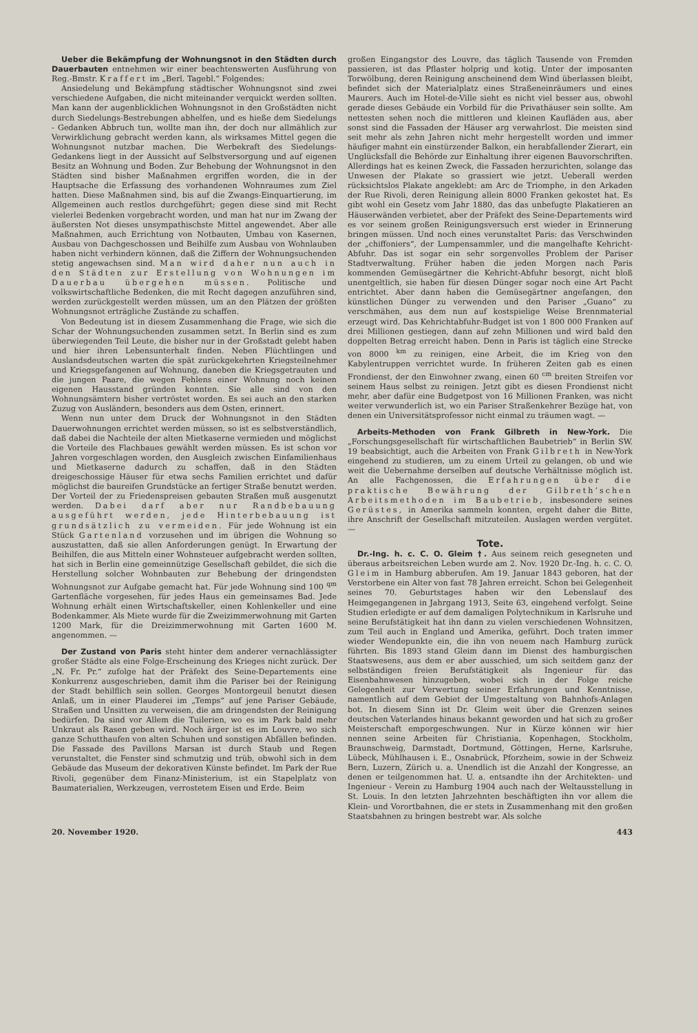Ueber die Bekämpfung der Wohnungsnot in den Städten durch Dauerbauten entnehmen wir einer beachtenswerten Ausführung von Reg.-Bmstr. Kraffert im „Berl. Tagebl.“ Folgendes:
Ansiedelung und Bekämpfung städtischer Wohnungsnot sind zwei verschiedene Aufgaben, die nicht miteinander verquickt werden sollten. Man kann der augenblicklichen Wohnungsnot in den Großstädten nicht durch Siedelungs-Bestrebungen abhelfen, und es hieße dem Siedelungs - Gedanken Abbruch tun, wollte man ihn, der doch nur allmählich zur Verwirklichung gebracht werden kann, als wirksames Mittel gegen die Wohnungsnot nutzbar machen. Die Werbekraft des Siedelungs-Gedankens liegt in der Aussicht auf Selbstversorgung und auf eigenen Besitz an Wohnung und Boden. Zur Behebung der Wohnungsnot in den Städten sind bisher Maßnahmen ergriffen worden, die in der Hauptsache die Erfassung des vorhandenen Wohnraumes zum Ziel hatten. Diese Maßnahmen sind, bis auf die Zwangs-Einquartierung, im Allgemeinen auch restlos durchgeführt; gegen diese sind mit Recht vielerlei Bedenken vorgebracht worden, und man hat nur im Zwang der äußersten Not dieses unsympathischste Mittel angewendet. Aber alle Maßnahmen, auch Errichtung von Notbauten, Umbau von Kasernen, Ausbau von Dachgeschossen und Beihilfe zum Ausbau von Wohnlauben haben nicht verhindern können, daß die Ziffern der Wohnungsuchenden stetig angewachsen sind. Man wird daher nun auch in den Städten zur Erstellung von Wohnungen im Dauerbau übergehen müssen. Politische und volkswirtschaftliche Bedenken, die mit Recht dagegen anzuführen sind, werden zurückgestellt werden müssen, um an den Plätzen der größten Wohnungsnot erträgliche Zustände zu schaffen.
Von Bedeutung ist in diesem Zusammenhang die Frage, wie sich die Schar der Wohnungsuchenden zusammen setzt. In Berlin sind es zum überwiegenden Teil Leute, die bisher nur in der Großstadt gelebt haben und hier ihren Lebensunterhalt finden. Neben Flüchtlingen und Auslandsdeutschen warten die spät zurückgekehrten Kriegsteilnehmer und Kriegsgefangenen auf Wohnung, daneben die Kriegsgetrauten und die jungen Paare, die wegen Fehlens einer Wohnung noch keinen eigenen Hausstand gründen konnten. Sie alle sind von den Wohnungsämtern bisher vertröstet worden. Es sei auch an den starken Zuzug von Ausländern, besonders aus dem Osten, erinnert.
Wenn nun unter dem Druck der Wohnungsnot in den Städten Dauerwohnungen errichtet werden müssen, so ist es selbstverständlich, daß dabei die Nachteile der alten Mietkaserne vermieden und möglichst die Vorteile des Flachbaues gewählt werden müssen. Es ist schon vor Jahren vorgeschlagen worden, den Ausgleich zwischen Einfamilienhaus und Mietkaserne dadurch zu schaffen, daß in den Städten dreigeschossige Häuser für etwa sechs Familien errichtet und dafür möglichst die baureifen Grundstücke an fertiger Straße benutzt werden. Der Vorteil der zu Friedenspreisen gebauten Straßen muß ausgenutzt werden. Dabei darf aber nur Randbebauung ausgeführt werden, jede Hinterbebauung ist grundsätzlich zu vermeiden. Für jede Wohnung ist ein Stück Gartenland vorzusehen und im übrigen die Wohnung so auszustatten, daß sie allen Anforderungen genügt. In Erwartung der Beihilfen, die aus Mitteln einer Wohnsteuer aufgebracht werden sollten, hat sich in Berlin eine gemeinnützige Gesellschaft gebildet, die sich die Herstellung solcher Wohnbauten zur Behebung der dringendsten Wohnungsnot zur Aufgabe gemacht hat. Für jede Wohnung sind 100 <sup>qm</sup> Gartenfläche vorgesehen, für jedes Haus ein gemeinsames Bad. Jede Wohnung erhält einen Wirtschaftskeller, einen Kohlenkeller und eine Bodenkammer. Als Miete wurde für die Zweizimmerwohnung mit Garten 1200 Mark, für die Dreizimmerwohnung mit Garten 1600 M. angenommen. —
Der Zustand von Paris steht hinter dem anderer vernachlässigter großer Städte als eine Folge-Erscheinung des Krieges nicht zurück. Der „N. Fr. Pr.“ zufolge hat der Präfekt des Seine-Departements eine Konkurrenz ausgeschrieben, damit ihm die Pariser bei der Reinigung der Stadt behilflich sein sollen. Georges Montorgeuil benutzt diesen Anlaß, um in einer Plauderei im „Temps“ auf jene Pariser Gebäude, Straßen und Unsitten zu verweisen, die am dringendsten der Reinigung bedürfen. Da sind vor Allem die Tuilerien, wo es im Park bald mehr Unkraut als Rasen geben wird. Noch ärger ist es im Louvre, wo sich ganze Schutthaufen von alten Schuhen und sonstigen Abfällen befinden. Die Fassade des Pavillons Marsan ist durch Staub und Regen verunstaltet, die Fenster sind schmutzig und trüb, obwohl sich in dem Gebäude das Museum der dekorativen Künste befindet. Im Park der Rue Rivoli, gegenüber dem Finanz-Ministerium, ist ein Stapelplatz von Baumaterialien, Werkzeugen, verrostetem Eisen und Erde. Beim
großen Eingangstor des Louvre, das täglich Tausende von Fremden passieren, ist das Pflaster holprig und kotig. Unter der imposanten Torwölbung, deren Reinigung anscheinend dem Wind überlassen bleibt, befindet sich der Materialplatz eines Straßeneinräumers und eines Maurers. Auch im Hotel-de-Ville sieht es nicht viel besser aus, obwohl gerade dieses Gebäude ein Vorbild für die Privathäuser sein sollte. Am nettesten sehen noch die mittleren und kleinen Kaufläden aus, aber sonst sind die Fassaden der Häuser arg verwahrlost. Die meisten sind seit mehr als zehn Jahren nicht mehr hergestellt worden und immer häufiger mahnt ein einstürzender Balkon, ein herabfallender Zierart, ein Unglücksfall die Behörde zur Einhaltung ihrer eigenen Bauvorschriften. Allerdings hat es keinen Zweck, die Fassaden herzurichten, solange das Unwesen der Plakate so grassiert wie jetzt. Ueberall werden rücksichtslos Plakate angeklebt: am Arc de Triomphe, in den Arkaden der Rue Rivoli, deren Reinigung allein 8000 Franken gekostet hat. Es gibt wohl ein Gesetz vom Jahr 1880, das das unbefugte Plakatieren an Häuserwänden verbietet, aber der Präfekt des Seine-Departements wird es vor seinem großen Reinigungsversuch erst wieder in Erinnerung bringen müssen. Und noch eines verunstaltet Paris: das Verschwinden der „chiffoniers“, der Lumpensammler, und die mangelhafte Kehricht-Abfuhr. Das ist sogar ein sehr sorgenvolles Problem der Pariser Stadtverwaltung. Früher haben die jeden Morgen nach Paris kommenden Gemüsegärtner die Kehricht-Abfuhr besorgt, nicht bloß unentgeltlich, sie haben für diesen Dünger sogar noch eine Art Pacht entrichtet. Aber dann haben die Gemüsegärtner angefangen, den künstlichen Dünger zu verwenden und den Pariser „Guano“ zu verschmähen, aus dem nun auf kostspielige Weise Brennmaterial erzeugt wird. Das Kehrichtabfuhr-Budget ist von 1 800 000 Franken auf drei Millionen gestiegen, dann auf zehn Millionen und wird bald den doppelten Betrag erreicht haben. Denn in Paris ist täglich eine Strecke von 8000 <sup>km</sup> zu reinigen, eine Arbeit, die im Krieg von den Kabylentruppen verrichtet wurde. In früheren Zeiten gab es einen Frondienst, der den Einwohner zwang, einen 60 <sup>cm</sup> breiten Streifen vor seinem Haus selbst zu reinigen. Jetzt gibt es diesen Frondienst nicht mehr, aber dafür eine Budgetpost von 16 Millionen Franken, was nicht weiter verwunderlich ist, wo ein Pariser Straßenkehrer Bezüge hat, von denen ein Universitätsprofessor nicht einmal zu träumen wagt. —
Arbeits-Methoden von Frank Gilbreth in New-York. Die „Forschungsgesellschaft für wirtschaftlichen Baubetrieb“ in Berlin SW. 19 beabsichtigt, auch die Arbeiten von Frank Gilbreth in New-York eingehend zu studieren, um zu einem Urteil zu gelangen, ob und wie weit die Uebernahme derselben auf deutsche Verhältnisse möglich ist. An alle Fachgenossen, die Erfahrungen über die praktische Bewährung der Gilbreth’schen Arbeitsmethoden im Baubetrieb, insbesondere seines Gerüstes, in Amerika sammeln konnten, ergeht daher die Bitte, ihre Anschrift der Gesellschaft mitzuteilen. Auslagen werden vergütet. —
Tote.
Dr.-Ing. h. c. C. O. Gleim †. Aus seinem reich gesegneten und überaus arbeitsreichen Leben wurde am 2. Nov. 1920 Dr.-Ing. h. c. C. O. Gleim in Hamburg abberufen. Am 19. Januar 1843 geboren, hat der Verstorbene ein Alter von fast 78 Jahren erreicht. Schon bei Gelegenheit seines 70. Geburtstages haben wir den Lebenslauf des Heimgegangenen in Jahrgang 1913, Seite 63, eingehend verfolgt. Seine Studien erledigte er auf dem damaligen Polytechnikum in Karlsruhe und seine Berufstätigkeit hat ihn dann zu vielen verschiedenen Wohnsitzen, zum Teil auch in England und Amerika, geführt. Doch traten immer wieder Wendepunkte ein, die ihn von neuem nach Hamburg zurück führten. Bis 1893 stand Gleim dann im Dienst des hamburgischen Staatswesens, aus dem er aber ausschied, um sich seitdem ganz der selbständigen freien Berufstätigkeit als Ingenieur für das Eisenbahnwesen hinzugeben, wobei sich in der Folge reiche Gelegenheit zur Verwertung seiner Erfahrungen und Kenntnisse, namentlich auf dem Gebiet der Umgestaltung von Bahnhofs-Anlagen bot. In diesem Sinn ist Dr. Gleim weit über die Grenzen seines deutschen Vaterlandes hinaus bekannt geworden und hat sich zu großer Meisterschaft emporgeschwungen. Nur in Kürze können wir hier nennen seine Arbeiten für Christiania, Kopenhagen, Stockholm, Braunschweig, Darmstadt, Dortmund, Göttingen, Herne, Karlsruhe, Lübeck, Mühlhausen i. E., Osnabrück, Pforzheim, sowie in der Schweiz Bern, Luzern, Zürich u. a. Unendlich ist die Anzahl der Kongresse, an denen er teilgenommen hat. U. a. entsandte ihn der Architekten- und Ingenieur - Verein zu Hamburg 1904 auch nach der Weltausstellung in St. Louis. In den letzten Jahrzehnten beschäftigten ihn vor allem die Klein- und Vorortbahnen, die er stets in Zusammenhang mit den großen Staatsbahnen zu bringen bestrebt war. Als solche
20. November 1920. 443